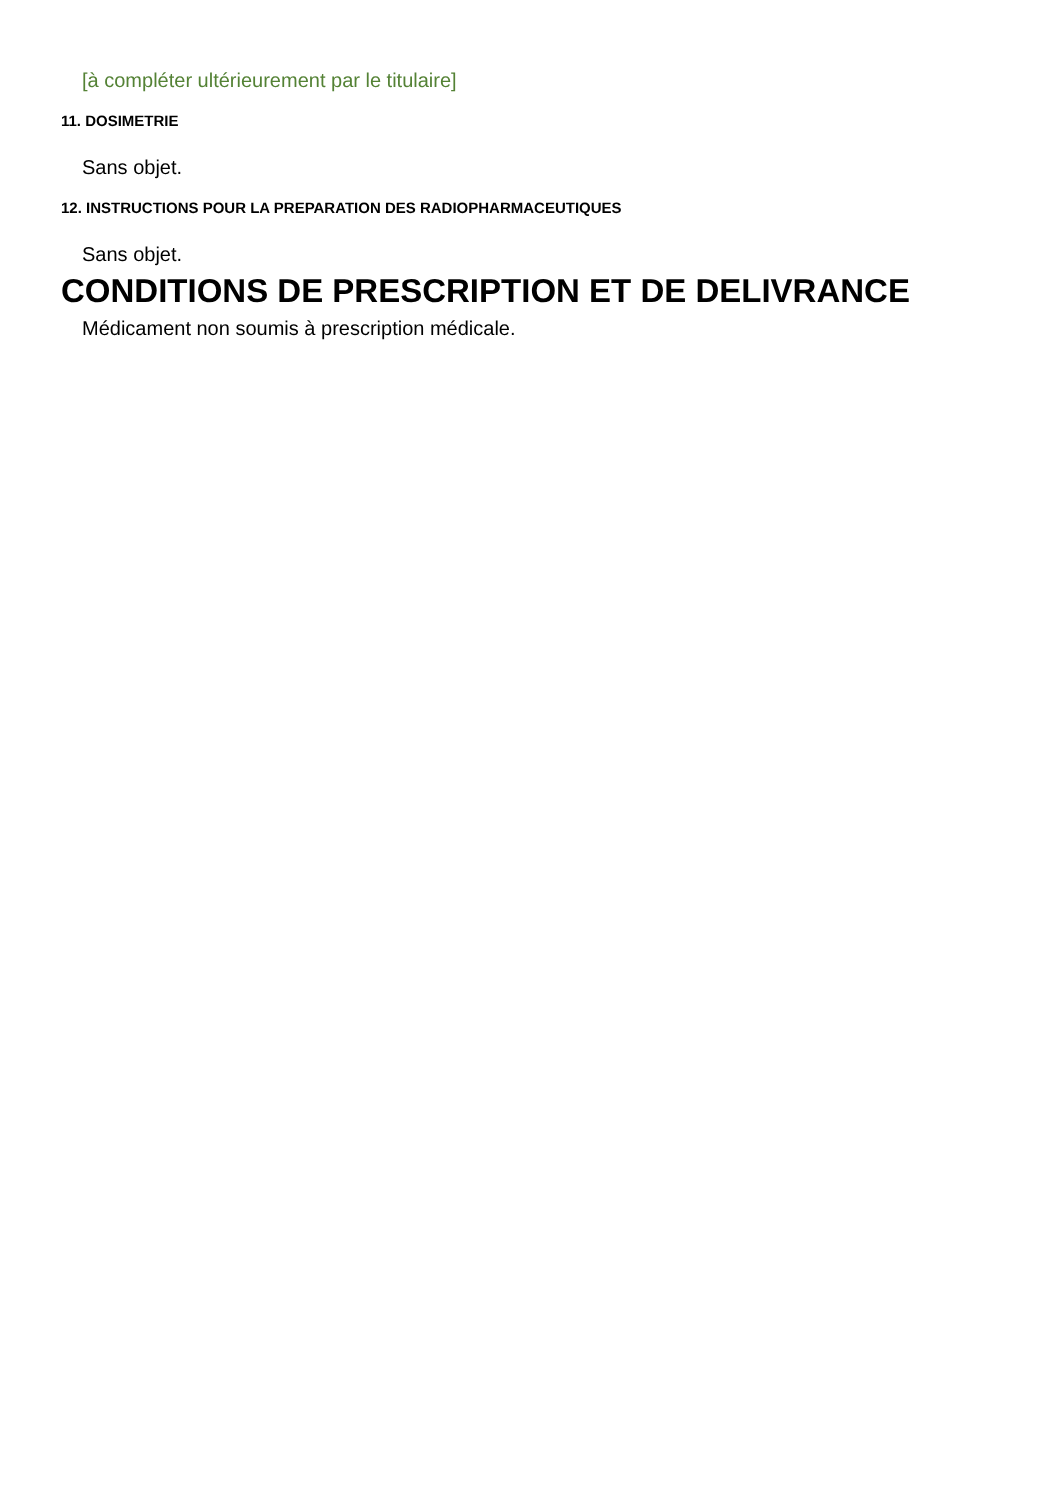[à compléter ultérieurement par le titulaire]
11. DOSIMETRIE
Sans objet.
12. INSTRUCTIONS POUR LA PREPARATION DES RADIOPHARMACEUTIQUES
Sans objet.
CONDITIONS DE PRESCRIPTION ET DE DELIVRANCE
Médicament non soumis à prescription médicale.